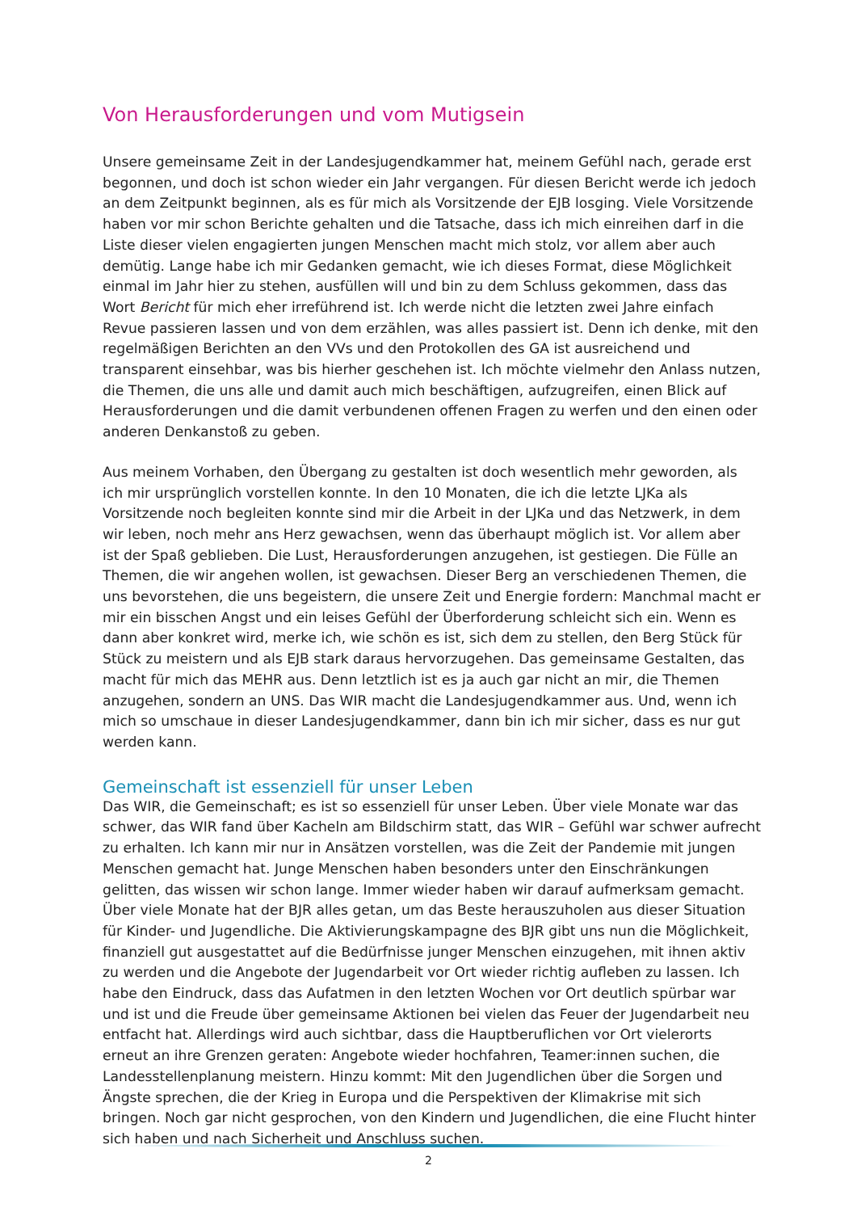Von Herausforderungen und vom Mutigsein
Unsere gemeinsame Zeit in der Landesjugendkammer hat, meinem Gefühl nach, gerade erst begonnen, und doch ist schon wieder ein Jahr vergangen. Für diesen Bericht werde ich jedoch an dem Zeitpunkt beginnen, als es für mich als Vorsitzende der EJB losging. Viele Vorsitzende haben vor mir schon Berichte gehalten und die Tatsache, dass ich mich einreihen darf in die Liste dieser vielen engagierten jungen Menschen macht mich stolz, vor allem aber auch demütig. Lange habe ich mir Gedanken gemacht, wie ich dieses Format, diese Möglichkeit einmal im Jahr hier zu stehen, ausfüllen will und bin zu dem Schluss gekommen, dass das Wort Bericht für mich eher irreführend ist. Ich werde nicht die letzten zwei Jahre einfach Revue passieren lassen und von dem erzählen, was alles passiert ist. Denn ich denke, mit den regelmäßigen Berichten an den VVs und den Protokollen des GA ist ausreichend und transparent einsehbar, was bis hierher geschehen ist. Ich möchte vielmehr den Anlass nutzen, die Themen, die uns alle und damit auch mich beschäftigen, aufzugreifen, einen Blick auf Herausforderungen und die damit verbundenen offenen Fragen zu werfen und den einen oder anderen Denkanstoß zu geben.
Aus meinem Vorhaben, den Übergang zu gestalten ist doch wesentlich mehr geworden, als ich mir ursprünglich vorstellen konnte. In den 10 Monaten, die ich die letzte LJKa als Vorsitzende noch begleiten konnte sind mir die Arbeit in der LJKa und das Netzwerk, in dem wir leben, noch mehr ans Herz gewachsen, wenn das überhaupt möglich ist. Vor allem aber ist der Spaß geblieben. Die Lust, Herausforderungen anzugehen, ist gestiegen. Die Fülle an Themen, die wir angehen wollen, ist gewachsen. Dieser Berg an verschiedenen Themen, die uns bevorstehen, die uns begeistern, die unsere Zeit und Energie fordern: Manchmal macht er mir ein bisschen Angst und ein leises Gefühl der Überforderung schleicht sich ein. Wenn es dann aber konkret wird, merke ich, wie schön es ist, sich dem zu stellen, den Berg Stück für Stück zu meistern und als EJB stark daraus hervorzugehen. Das gemeinsame Gestalten, das macht für mich das MEHR aus. Denn letztlich ist es ja auch gar nicht an mir, die Themen anzugehen, sondern an UNS. Das WIR macht die Landesjugendkammer aus. Und, wenn ich mich so umschaue in dieser Landesjugendkammer, dann bin ich mir sicher, dass es nur gut werden kann.
Gemeinschaft ist essenziell für unser Leben
Das WIR, die Gemeinschaft; es ist so essenziell für unser Leben. Über viele Monate war das schwer, das WIR fand über Kacheln am Bildschirm statt, das WIR – Gefühl war schwer aufrecht zu erhalten. Ich kann mir nur in Ansätzen vorstellen, was die Zeit der Pandemie mit jungen Menschen gemacht hat. Junge Menschen haben besonders unter den Einschränkungen gelitten, das wissen wir schon lange. Immer wieder haben wir darauf aufmerksam gemacht. Über viele Monate hat der BJR alles getan, um das Beste herauszuholen aus dieser Situation für Kinder- und Jugendliche. Die Aktivierungskampagne des BJR gibt uns nun die Möglichkeit, finanziell gut ausgestattet auf die Bedürfnisse junger Menschen einzugehen, mit ihnen aktiv zu werden und die Angebote der Jugendarbeit vor Ort wieder richtig aufleben zu lassen. Ich habe den Eindruck, dass das Aufatmen in den letzten Wochen vor Ort deutlich spürbar war und ist und die Freude über gemeinsame Aktionen bei vielen das Feuer der Jugendarbeit neu entfacht hat. Allerdings wird auch sichtbar, dass die Hauptberuflichen vor Ort vielerorts erneut an ihre Grenzen geraten: Angebote wieder hochfahren, Teamer:innen suchen, die Landesstellenplanung meistern. Hinzu kommt: Mit den Jugendlichen über die Sorgen und Ängste sprechen, die der Krieg in Europa und die Perspektiven der Klimakrise mit sich bringen. Noch gar nicht gesprochen, von den Kindern und Jugendlichen, die eine Flucht hinter sich haben und nach Sicherheit und Anschluss suchen.
2